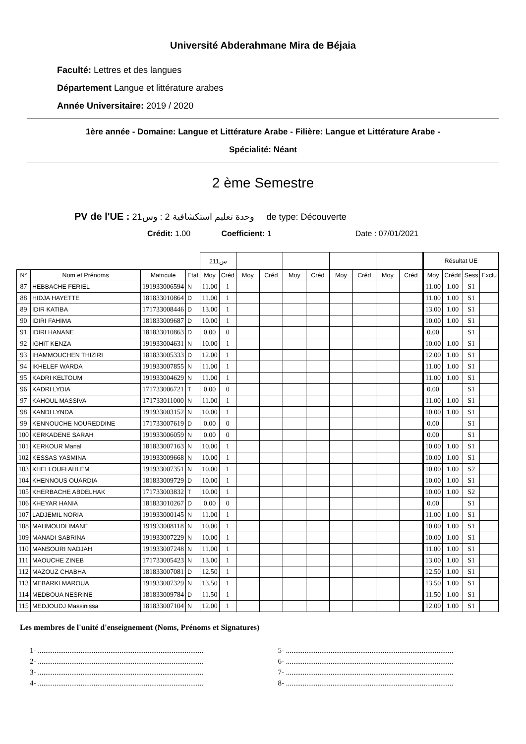Université Abderahmane Mira de Béjaia
Faculté: Lettres et des langues
Département Langue et littérature arabes
Année Universitaire: 2019 / 2020
1ère année - Domaine: Langue et Littérature Arabe - Filière: Langue et Littérature Arabe -
Spécialité: Néant
2 ème Semestre
PV de l'UE : وحدة تعليم استكشافية 2 : وس21 de type: Découverte
Crédit: 1.00 Coefficient: 1 Date : 07/01/2021
| | | | | س211 | | | | | | | | | | Résultat UE | | | |
| --- | --- | --- | --- | --- | --- | --- | --- | --- | --- | --- | --- | --- | --- | --- | --- | --- | --- |
| N° | Nom et Prénoms | Matricule | Etat | Moy | Créd | Moy | Créd | Moy | Créd | Moy | Créd | Moy | Créd | Moy | Crédit | Sess | Exclu |
| 87 | HEBBACHE FERIEL | 191933006594 | N | 11.00 | 1 | | | | | | | | | 11.00 | 1.00 | S1 | |
| 88 | HIDJA HAYETTE | 181833010864 | D | 11.00 | 1 | | | | | | | | | 11.00 | 1.00 | S1 | |
| 89 | IDIR KATIBA | 171733008446 | D | 13.00 | 1 | | | | | | | | | 13.00 | 1.00 | S1 | |
| 90 | IDIRI FAHIMA | 181833009687 | D | 10.00 | 1 | | | | | | | | | 10.00 | 1.00 | S1 | |
| 91 | IDIRI HANANE | 181833010863 | D | 0.00 | 0 | | | | | | | | | 0.00 | | S1 | |
| 92 | IGHIT KENZA | 191933004631 | N | 10.00 | 1 | | | | | | | | | 10.00 | 1.00 | S1 | |
| 93 | IHAMMOUCHEN THIZIRI | 181833005333 | D | 12.00 | 1 | | | | | | | | | 12.00 | 1.00 | S1 | |
| 94 | IKHELEF WARDA | 191933007855 | N | 11.00 | 1 | | | | | | | | | 11.00 | 1.00 | S1 | |
| 95 | KADRI KELTOUM | 191933004629 | N | 11.00 | 1 | | | | | | | | | 11.00 | 1.00 | S1 | |
| 96 | KADRI LYDIA | 171733006721 | T | 0.00 | 0 | | | | | | | | | 0.00 | | S1 | |
| 97 | KAHOUL MASSIVA | 171733011000 | N | 11.00 | 1 | | | | | | | | | 11.00 | 1.00 | S1 | |
| 98 | KANDI LYNDA | 191933003152 | N | 10.00 | 1 | | | | | | | | | 10.00 | 1.00 | S1 | |
| 99 | KENNOUCHE NOUREDDINE | 171733007619 | D | 0.00 | 0 | | | | | | | | | 0.00 | | S1 | |
| 100 | KERKADENE SARAH | 191933006059 | N | 0.00 | 0 | | | | | | | | | 0.00 | | S1 | |
| 101 | KERKOUR Manal | 181833007163 | N | 10.00 | 1 | | | | | | | | | 10.00 | 1.00 | S1 | |
| 102 | KESSAS YASMINA | 191933009668 | N | 10.00 | 1 | | | | | | | | | 10.00 | 1.00 | S1 | |
| 103 | KHELLOUFI AHLEM | 191933007351 | N | 10.00 | 1 | | | | | | | | | 10.00 | 1.00 | S2 | |
| 104 | KHENNOUS OUARDIA | 181833009729 | D | 10.00 | 1 | | | | | | | | | 10.00 | 1.00 | S1 | |
| 105 | KHERBACHE ABDELHAK | 171733003832 | T | 10.00 | 1 | | | | | | | | | 10.00 | 1.00 | S2 | |
| 106 | KHEYAR HANIA | 181833010267 | D | 0.00 | 0 | | | | | | | | | 0.00 | | S1 | |
| 107 | LADJEMIL NORIA | 191933000145 | N | 11.00 | 1 | | | | | | | | | 11.00 | 1.00 | S1 | |
| 108 | MAHMOUDI IMANE | 191933008118 | N | 10.00 | 1 | | | | | | | | | 10.00 | 1.00 | S1 | |
| 109 | MANADI SABRINA | 191933007229 | N | 10.00 | 1 | | | | | | | | | 10.00 | 1.00 | S1 | |
| 110 | MANSOURI NADJAH | 191933007248 | N | 11.00 | 1 | | | | | | | | | 11.00 | 1.00 | S1 | |
| 111 | MAOUCHE ZINEB | 171733005423 | N | 13.00 | 1 | | | | | | | | | 13.00 | 1.00 | S1 | |
| 112 | MAZOUZ CHABHA | 181833007081 | D | 12.50 | 1 | | | | | | | | | 12.50 | 1.00 | S1 | |
| 113 | MEBARKI MAROUA | 191933007329 | N | 13.50 | 1 | | | | | | | | | 13.50 | 1.00 | S1 | |
| 114 | MEDBOUA NESRINE | 181833009784 | D | 11.50 | 1 | | | | | | | | | 11.50 | 1.00 | S1 | |
| 115 | MEDJOUDJ Massinissa | 181833007104 | N | 12.00 | 1 | | | | | | | | | 12.00 | 1.00 | S1 | |
Les membres de l'unité d'enseignement (Noms, Prénoms et Signatures)
1- .........................................................................................
2- .........................................................................................
3- .........................................................................................
4- .........................................................................................
5- ..........................................................................................
6- ..........................................................................................
7- ..........................................................................................
8- ..........................................................................................